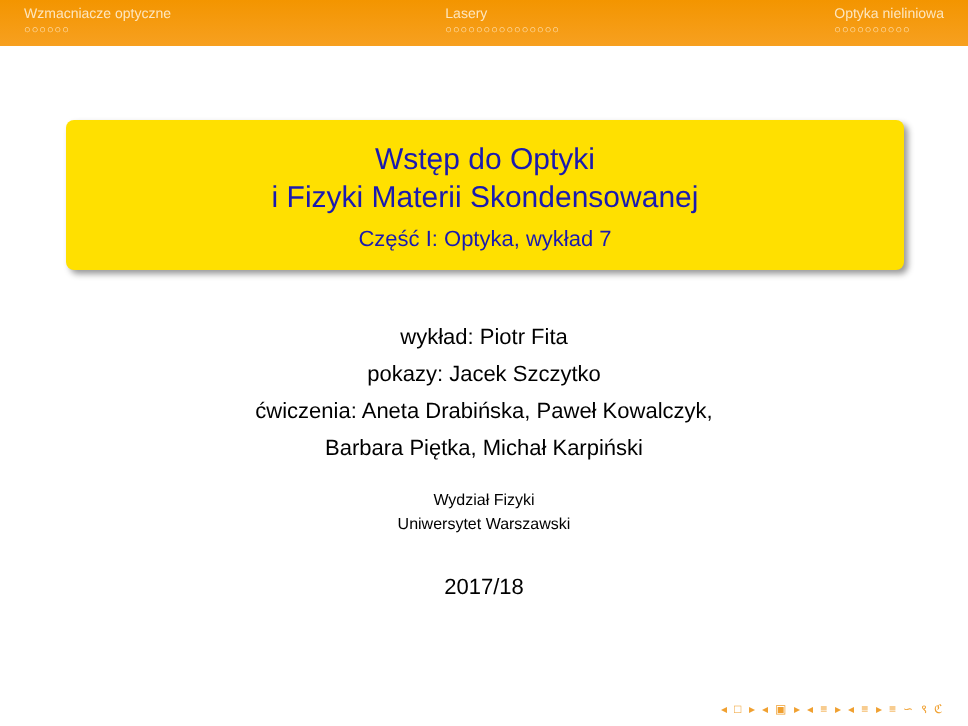Wzmacniacze optyczne
○○○○○○
Lasery
○○○○○○○○○○○○○○○
Optyka nieliniowa
○○○○○○○○○○
Wstęp do Optyki
i Fizyki Materii Skondensowanej
Część I: Optyka, wykład 7
wykład: Piotr Fita
pokazy: Jacek Szczytko
ćwiczenia: Aneta Drabińska, Paweł Kowalczyk,
Barbara Piętka, Michał Karpiński
Wydział Fizyki
Uniwersytet Warszawski
2017/18
◂ □ ▸ ◂ ▣ ▸ ◂ ≡ ▸ ◂ ≡ ▸ ≡ ∽ ९ ℭ